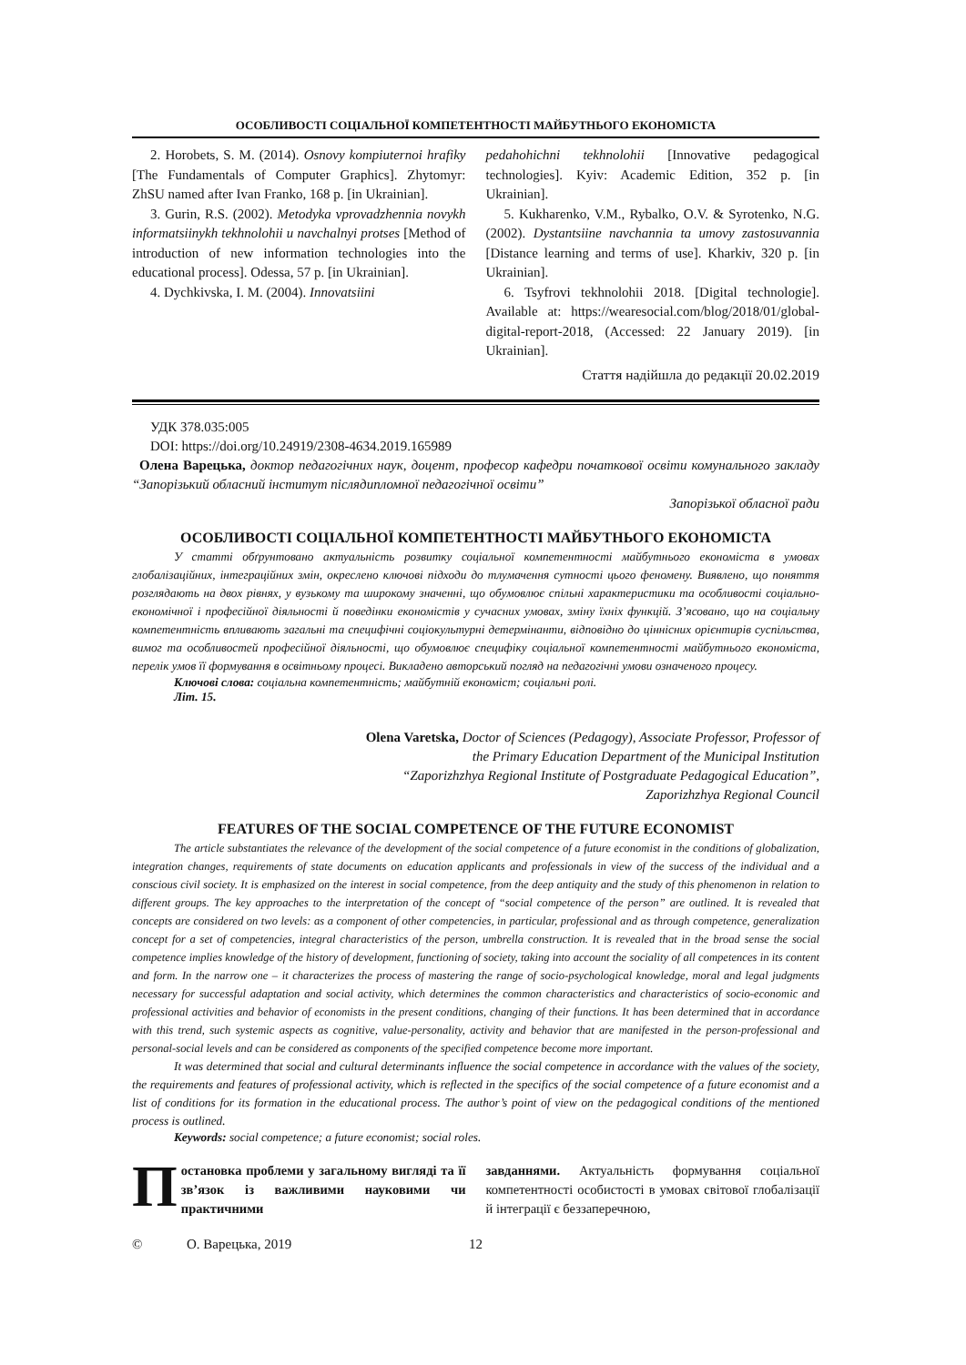ОСОБЛИВОСТІ СОЦІАЛЬНОЇ КОМПЕТЕНТНОСТІ МАЙБУТНЬОГО ЕКОНОМІСТА
2. Horobets, S. M. (2014). Osnovy kompiuternoi hrafiky [The Fundamentals of Computer Graphics]. Zhytomyr: ZhSU named after Ivan Franko, 168 p. [in Ukrainian].
3. Gurin, R.S. (2002). Metodyka vprovadzhennia novykh informatsiinykh tekhnolohii u navchalnyi protses [Method of introduction of new information technologies into the educational process]. Odessa, 57 p. [in Ukrainian].
4. Dychkivska, I. M. (2004). Innovatsiini
pedahohichni tekhnolohii [Innovative pedagogical technologies]. Kyiv: Academic Edition, 352 p. [in Ukrainian].
5. Kukharenko, V.M., Rybalko, O.V. & Syrotenko, N.G. (2002). Dystantsiine navchannia ta umovy zastosuvannia [Distance learning and terms of use]. Kharkiv, 320 p. [in Ukrainian].
6. Tsyfrovi tekhnolohii 2018. [Digital technologie]. Available at: https://wearesocial.com/blog/2018/01/global-digital-report-2018, (Accessed: 22 January 2019). [in Ukrainian].
Стаття надійшла до редакції 20.02.2019
УДК 378.035:005
DOI: https://doi.org/10.24919/2308-4634.2019.165989
Олена Варецька, доктор педагогічних наук, доцент, професор кафедри початкової освіти комунального закладу “Запорізький обласний інститут післядипломної педагогічної освіти”
Запорізької обласної ради
ОСОБЛИВОСТІ СОЦІАЛЬНОЇ КОМПЕТЕНТНОСТІ МАЙБУТНЬОГО ЕКОНОМІСТА
У статті обґрунтовано актуальність розвитку соціальної компетентності майбутнього економіста в умовах глобалізаційних, інтеграційних змін, окреслено ключові підходи до тлумачення сутності цього феномену. Виявлено, що поняття розглядають на двох рівнях, у вузькому та широкому значенні, що обумовлює спільні характеристики та особливості соціально-економічної і професійної діяльності й поведінки економістів у сучасних умовах, зміну їхніх функцій. З’ясовано, що на соціальну компетентність впливають загальні та специфічні соціокультурні детермінанти, відповідно до ціннісних орієнтирів суспільства, вимог та особливостей професійної діяльності, що обумовлює специфіку соціальної компетентності майбутнього економіста, перелік умов її формування в освітньому процесі. Викладено авторський погляд на педагогічні умови означеного процесу.
Ключові слова: соціальна компетентність; майбутній економіст; соціальні ролі.
Літ. 15.
Olena Varetska, Doctor of Sciences (Pedagogy), Associate Professor, Professor of
the Primary Education Department of the Municipal Institution
“Zaporizhzhya Regional Institute of Postgraduate Pedagogical Education”,
Zaporizhzhya Regional Council
FEATURES OF THE SOCIAL COMPETENCE OF THE FUTURE ECONOMIST
The article substantiates the relevance of the development of the social competence of a future economist in the conditions of globalization, integration changes, requirements of state documents on education applicants and professionals in view of the success of the individual and a conscious civil society. It is emphasized on the interest in social competence, from the deep antiquity and the study of this phenomenon in relation to different groups. The key approaches to the interpretation of the concept of “social competence of the person” are outlined. It is revealed that concepts are considered on two levels: as a component of other competencies, in particular, professional and as through competence, generalization concept for a set of competencies, integral characteristics of the person, umbrella construction. It is revealed that in the broad sense the social competence implies knowledge of the history of development, functioning of society, taking into account the sociality of all competences in its content and form. In the narrow one – it characterizes the process of mastering the range of socio-psychological knowledge, moral and legal judgments necessary for successful adaptation and social activity, which determines the common characteristics and characteristics of socio-economic and professional activities and behavior of economists in the present conditions, changing of their functions. It has been determined that in accordance with this trend, such systemic aspects as cognitive, value-personality, activity and behavior that are manifested in the person-professional and personal-social levels and can be considered as components of the specified competence become more important.
It was determined that social and cultural determinants influence the social competence in accordance with the values of the society, the requirements and features of professional activity, which is reflected in the specifics of the social competence of a future economist and a list of conditions for its formation in the educational process. The author’s point of view on the pedagogical conditions of the mentioned process is outlined.
Keywords: social competence; a future economist; social roles.
Постановка проблеми у загальному вигляді та її зв’язок із важливими науковими чи практичними
завданнями. Актуальність формування соціальної компетентності особистості в умовах світової глобалізації й інтеграції є беззаперечною,
© О. Варецька, 2019 12